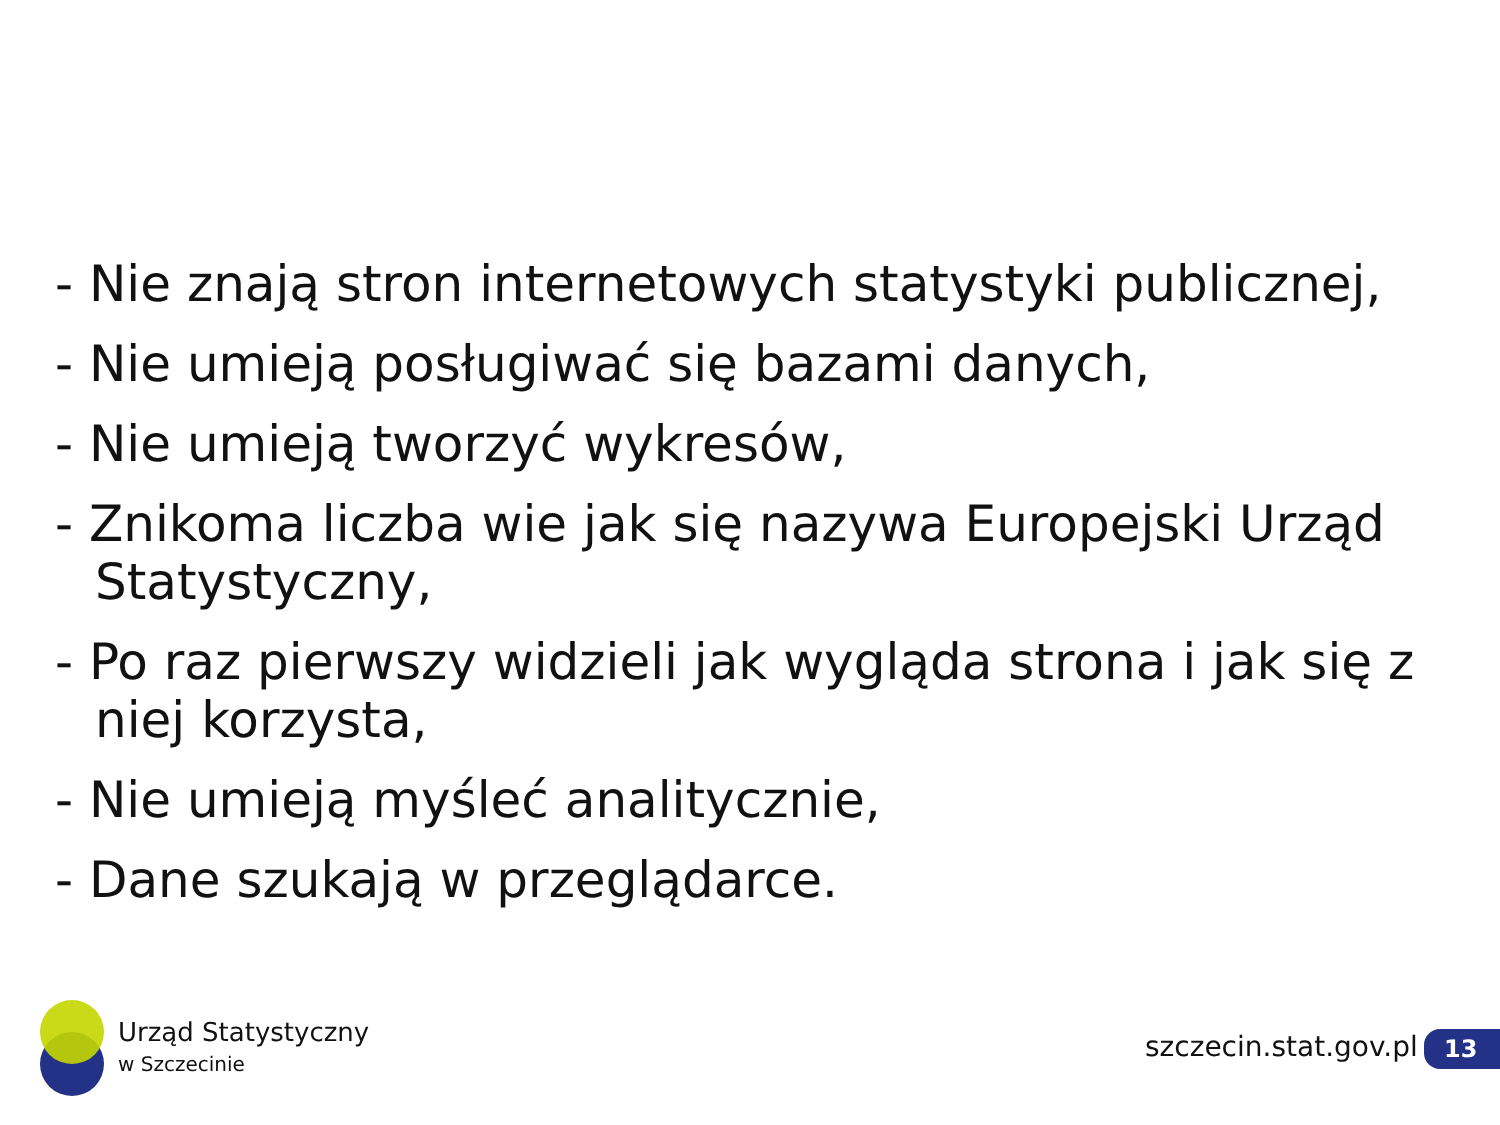- Nie znają stron internetowych statystyki publicznej,
- Nie umieją posługiwać się bazami danych,
- Nie umieją tworzyć wykresów,
- Znikoma liczba wie jak się nazywa Europejski Urząd Statystyczny,
- Po raz pierwszy widzieli jak wygląda strona i jak się z niej korzysta,
- Nie umieją myśleć analitycznie,
- Dane szukają w przeglądarce.
Urząd Statystyczny
w Szczecinie
szczecin.stat.gov.pl 13